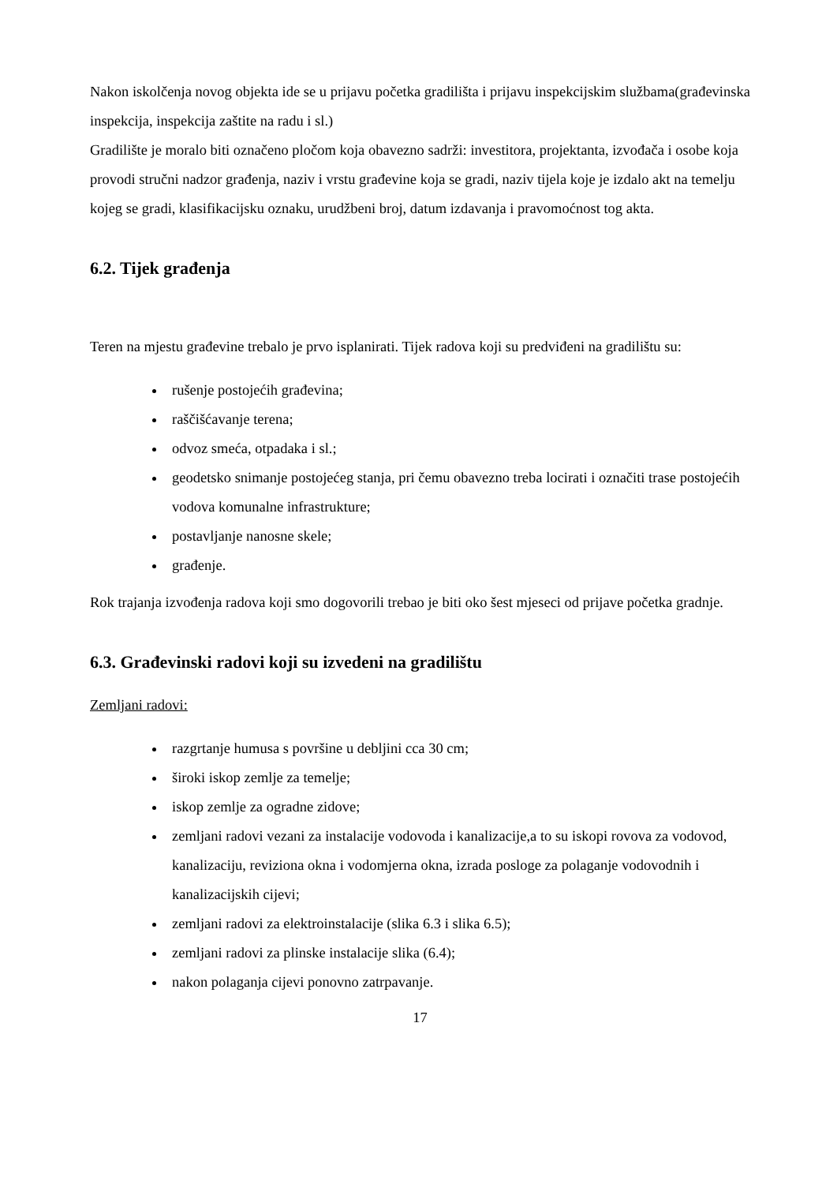Nakon iskolčenja novog objekta ide se u prijavu početka gradilišta i prijavu inspekcijskim službama(građevinska inspekcija, inspekcija zaštite na radu i sl.)
Gradilište je moralo biti označeno pločom koja obavezno sadrži: investitora, projektanta, izvođača i osobe koja provodi stručni nadzor građenja, naziv i vrstu građevine koja se gradi, naziv tijela koje je izdalo akt na temelju kojeg se gradi, klasifikacijsku oznaku, urudžbeni broj, datum izdavanja i pravomoćnost tog akta.
6.2. Tijek građenja
Teren na mjestu građevine trebalo je prvo isplanirati. Tijek radova koji su predviđeni na gradilištu su:
rušenje postojećih građevina;
raščišćavanje terena;
odvoz smeća, otpadaka i sl.;
geodetsko snimanje postojećeg stanja, pri čemu obavezno treba locirati i označiti trase postojećih vodova komunalne infrastrukture;
postavljanje nanosne skele;
građenje.
Rok trajanja izvođenja radova koji smo dogovorili trebao je biti oko šest mjeseci od prijave početka gradnje.
6.3. Građevinski radovi koji su izvedeni na gradilištu
Zemljani radovi:
razgrtanje humusa s površine u debljini cca 30 cm;
široki iskop zemlje za temelje;
iskop zemlje za ogradne zidove;
zemljani radovi vezani za instalacije vodovoda i kanalizacije,a to su iskopi rovova za vodovod, kanalizaciju, reviziona okna i vodomjerna okna, izrada posloge za polaganje vodovodnih i kanalizacijskih cijevi;
zemljani radovi za elektroinstalacije (slika 6.3 i slika 6.5);
zemljani radovi za plinske instalacije slika (6.4);
nakon polaganja cijevi ponovno zatrpavanje.
17